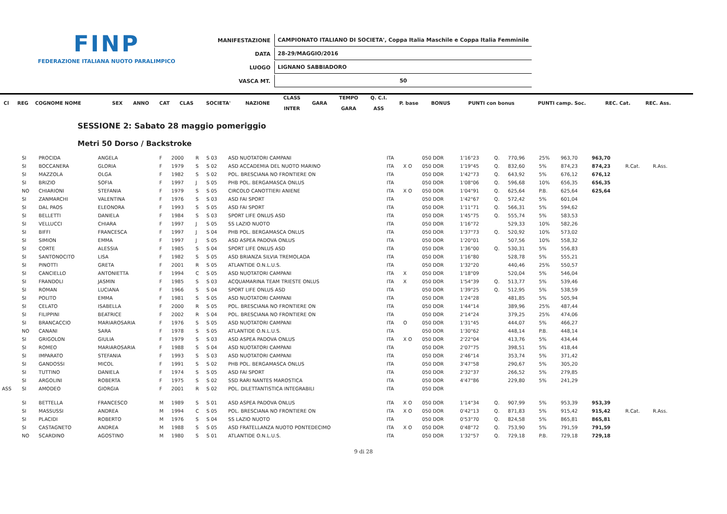FINP
FEDERAZIONE ITALIANA NUOTO PARALIMPICO
| MANIFESTAZIONE | CAMPIONATO ITALIANO DI SOCIETA', Coppa Italia Maschile e Coppa Italia Femminile |
| DATA | 28-29/MAGGIO/2016 |
| LUOGO | LIGNANO SABBIADORO |
| VASCA MT. | 50 |
| Cl | REG | COGNOME NOME | | SEX | ANNO | CAT | CLAS | SOCIETA' | NAZIONE | CLASS INTER | GARA | TEMPO GARA | Q. C.I. ASS | P. base | BONUS | PUNTI con bonus | PUNTI camp. Soc. | REC. Cat. | REC. Ass. |
| --- | --- | --- | --- | --- | --- | --- | --- | --- | --- | --- | --- | --- | --- | --- | --- | --- | --- | --- | --- |
SESSIONE 2: Sabato 28 maggio pomeriggio
Metri 50 Dorso / Backstroke
| | SI | PROCIDA | ANGELA | F | 2000 | R | S 03 | ASD NUOTATORI CAMPANI | ITA | | 050 DOR | 1'16"23 | Q. | 770,96 | 25% | 963,70 | 963,70 | | |
| | SI | BOCCANERA | GLORIA | F | 1979 | S | S 02 | ASD ACCADEMIA DEL NUOTO MARINO | ITA | X O | 050 DOR | 1'19"45 | Q. | 832,60 | 5% | 874,23 | 874,23 | R.Cat. | R.Ass. |
| | SI | MAZZOLA | OLGA | F | 1982 | S | S 02 | POL. BRESCIANA NO FRONTIERE ON | ITA | | 050 DOR | 1'42"73 | Q. | 643,92 | 5% | 676,12 | 676,12 | | |
| | SI | BRIZIO | SOFIA | F | 1997 | J | S 05 | PHB POL. BERGAMASCA ONLUS | ITA | | 050 DOR | 1'08"06 | Q. | 596,68 | 10% | 656,35 | 656,35 | | |
| | NO | CHIARIONI | STEFANIA | F | 1979 | S | S 05 | CIRCOLO CANOTTIERI ANIENE | ITA | X O | 050 DOR | 1'04"91 | Q. | 625,64 | P.B. | 625,64 | 625,64 | | |
| | SI | ZANMARCHI | VALENTINA | F | 1976 | S | S 03 | ASD FAI SPORT | ITA | | 050 DOR | 1'42"67 | Q. | 572,42 | 5% | 601,04 | | | |
| | SI | DAL PAOS | ELEONORA | F | 1993 | S | S 05 | ASD FAI SPORT | ITA | | 050 DOR | 1'11"71 | Q. | 566,31 | 5% | 594,62 | | | |
| | SI | BELLETTI | DANIELA | F | 1984 | S | S 03 | SPORT LIFE ONLUS ASD | ITA | | 050 DOR | 1'45"75 | Q. | 555,74 | 5% | 583,53 | | | |
| | SI | VELLUCCI | CHIARA | F | 1997 | J | S 05 | SS LAZIO NUOTO | ITA | | 050 DOR | 1'16"72 | | 529,33 | 10% | 582,26 | | | |
| | SI | BIFFI | FRANCESCA | F | 1997 | J | S 04 | PHB POL. BERGAMASCA ONLUS | ITA | | 050 DOR | 1'37"73 | Q. | 520,92 | 10% | 573,02 | | | |
| | SI | SIMION | EMMA | F | 1997 | J | S 05 | ASD ASPEA PADOVA ONLUS | ITA | | 050 DOR | 1'20"01 | | 507,56 | 10% | 558,32 | | | |
| | SI | CORTE | ALESSIA | F | 1985 | S | S 04 | SPORT LIFE ONLUS ASD | ITA | | 050 DOR | 1'36"00 | Q. | 530,31 | 5% | 556,83 | | | |
| | SI | SANTONOCITO | LISA | F | 1982 | S | S 05 | ASD BRIANZA SILVIA TREMOLADA | ITA | | 050 DOR | 1'16"80 | | 528,78 | 5% | 555,21 | | | |
| | SI | PINOTTI | GRETA | F | 2001 | R | S 05 | ATLANTIDE O.N.L.U.S. | ITA | | 050 DOR | 1'32"20 | | 440,46 | 25% | 550,57 | | | |
| | SI | CANCIELLO | ANTONIETTA | F | 1994 | C | S 05 | ASD NUOTATORI CAMPANI | ITA | X | 050 DOR | 1'18"09 | | 520,04 | 5% | 546,04 | | | |
| | SI | FRANDOLI | JASMIN | F | 1985 | S | S 03 | ACQUAMARINA TEAM TRIESTE ONLUS | ITA | X | 050 DOR | 1'54"39 | Q. | 513,77 | 5% | 539,46 | | | |
| | SI | ROMAN | LUCIANA | F | 1966 | S | S 04 | SPORT LIFE ONLUS ASD | ITA | | 050 DOR | 1'39"25 | Q. | 512,95 | 5% | 538,59 | | | |
| | SI | POLITO | EMMA | F | 1981 | S | S 05 | ASD NUOTATORI CAMPANI | ITA | | 050 DOR | 1'24"28 | | 481,85 | 5% | 505,94 | | | |
| | SI | CELATO | ISABELLA | F | 2000 | R | S 05 | POL. BRESCIANA NO FRONTIERE ON | ITA | | 050 DOR | 1'44"14 | | 389,96 | 25% | 487,44 | | | |
| | SI | FILIPPINI | BEATRICE | F | 2002 | R | S 04 | POL. BRESCIANA NO FRONTIERE ON | ITA | | 050 DOR | 2'14"24 | | 379,25 | 25% | 474,06 | | | |
| | SI | BRANCACCIO | MARIAROSARIA | F | 1976 | S | S 05 | ASD NUOTATORI CAMPANI | ITA | O | 050 DOR | 1'31"45 | | 444,07 | 5% | 466,27 | | | |
| | NO | CANANI | SARA | F | 1978 | S | S 05 | ATLANTIDE O.N.L.U.S. | ITA | | 050 DOR | 1'30"62 | | 448,14 | P.B. | 448,14 | | | |
| | SI | GRIGOLON | GIULIA | F | 1979 | S | S 03 | ASD ASPEA PADOVA ONLUS | ITA | X O | 050 DOR | 2'22"04 | | 413,76 | 5% | 434,44 | | | |
| | SI | ROMEO | MARIAROSARIA | F | 1988 | S | S 04 | ASD NUOTATORI CAMPANI | ITA | | 050 DOR | 2'07"75 | | 398,51 | 5% | 418,44 | | | |
| | SI | IMPARATO | STEFANIA | F | 1993 | S | S 03 | ASD NUOTATORI CAMPANI | ITA | | 050 DOR | 2'46"14 | | 353,74 | 5% | 371,42 | | | |
| | SI | GANDOSSI | MICOL | F | 1991 | S | S 02 | PHB POL. BERGAMASCA ONLUS | ITA | | 050 DOR | 3'47"58 | | 290,67 | 5% | 305,20 | | | |
| | SI | TUTTINO | DANIELA | F | 1974 | S | S 05 | ASD FAI SPORT | ITA | | 050 DOR | 2'32"37 | | 266,52 | 5% | 279,85 | | | |
| | SI | ARGOLINI | ROBERTA | F | 1975 | S | S 02 | SSD RARI NANTES MAROSTICA | ITA | | 050 DOR | 4'47"86 | | 229,80 | 5% | 241,29 | | | |
| ASS | SI | AMODEO | GIORGIA | F | 2001 | R | S 02 | POL. DILETTANTISTICA INTEGRABILI | ITA | | 050 DOR | | | | | | | | |
| | SI | BETTELLA | FRANCESCO | M | 1989 | S | S 01 | ASD ASPEA PADOVA ONLUS | ITA | X O | 050 DOR | 1'14"34 | Q. | 907,99 | 5% | 953,39 | 953,39 | | |
| | SI | MASSUSSI | ANDREA | M | 1994 | C | S 05 | POL. BRESCIANA NO FRONTIERE ON | ITA | X O | 050 DOR | 0'42"13 | Q. | 871,83 | 5% | 915,42 | 915,42 | R.Cat. | R.Ass. |
| | SI | PLACIDI | ROBERTO | M | 1976 | S | S 04 | SS LAZIO NUOTO | ITA | | 050 DOR | 0'53"70 | Q. | 824,58 | 5% | 865,81 | 865,81 | | |
| | SI | CASTAGNETO | ANDREA | M | 1988 | S | S 05 | ASD FRATELLANZA NUOTO PONTEDECIMO | ITA | X O | 050 DOR | 0'48"72 | Q. | 753,90 | 5% | 791,59 | 791,59 | | |
| | NO | SCARDINO | AGOSTINO | M | 1980 | S | S 01 | ATLANTIDE O.N.L.U.S. | ITA | | 050 DOR | 1'32"57 | Q. | 729,18 | P.B. | 729,18 | 729,18 | | |
9 di 28